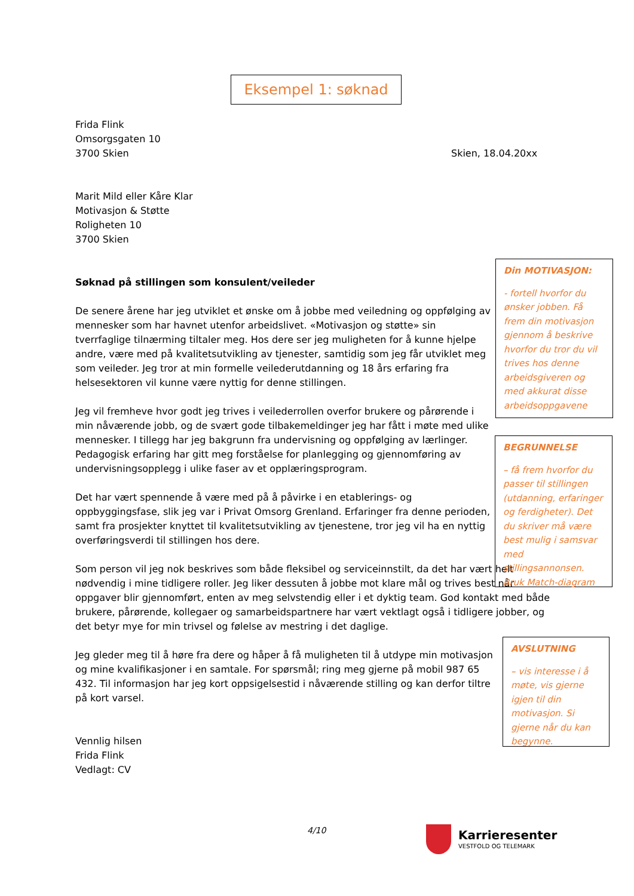Eksempel 1: søknad
Frida Flink
Omsorgsgaten 10
3700 Skien
Marit Mild eller Kåre Klar
Motivasjon & Støtte
Roligheten 10
3700 Skien
Søknad på stillingen som konsulent/veileder
De senere årene har jeg utviklet et ønske om å jobbe med veiledning og oppfølging av mennesker som har havnet utenfor arbeidslivet. «Motivasjon og støtte» sin tverrfaglige tilnærming tiltaler meg. Hos dere ser jeg muligheten for å kunne hjelpe andre, være med på kvalitetsutvikling av tjenester, samtidig som jeg får utviklet meg som veileder. Jeg tror at min formelle veilederutdanning og 18 års erfaring fra helsesektoren vil kunne være nyttig for denne stillingen.
Jeg vil fremheve hvor godt jeg trives i veilederrollen overfor brukere og pårørende i min nåværende jobb, og de svært gode tilbakemeldinger jeg har fått i møte med ulike mennesker. I tillegg har jeg bakgrunn fra undervisning og oppfølging av lærlinger. Pedagogisk erfaring har gitt meg forståelse for planlegging og gjennomføring av undervisningsopplegg i ulike faser av et opplæringsprogram.
Det har vært spennende å være med på å påvirke i en etablerings- og oppbyggingsfase, slik jeg var i Privat Omsorg Grenland. Erfaringer fra denne perioden, samt fra prosjekter knyttet til kvalitetsutvikling av tjenestene, tror jeg vil ha en nyttig overføringsverdi til stillingen hos dere.
Som person vil jeg nok beskrives som både fleksibel og serviceinnstilt, da det har vært helt nødvendig i mine tidligere roller. Jeg liker dessuten å jobbe mot klare mål og trives best når oppgaver blir gjennomført, enten av meg selvstendig eller i et dyktig team. God kontakt med både brukere, pårørende, kollegaer og samarbeidspartnere har vært vektlagt også i tidligere jobber, og det betyr mye for min trivsel og følelse av mestring i det daglige.
Jeg gleder meg til å høre fra dere og håper å få muligheten til å utdype min motivasjon og mine kvalifikasjoner i en samtale. For spørsmål; ring meg gjerne på mobil 987 65 432. Til informasjon har jeg kort oppsigelsestid i nåværende stilling og kan derfor tiltre på kort varsel.
Vennlig hilsen
Frida Flink
Vedlagt: CV
Skien, 18.04.20xx
Din MOTIVASJON:
- fortell hvorfor du ønsker jobben. Få frem din motivasjon gjennom å beskrive hvorfor du tror du vil trives hos denne arbeidsgiveren og med akkurat disse arbeidsoppgavene
BEGRUNNELSE
– få frem hvorfor du passer til stillingen (utdanning, erfaringer og ferdigheter). Det du skriver må være best mulig i samsvar med stillingsannonsen. Bruk Match-diagram
AVSLUTNING
– vis interesse i å møte, vis gjerne igjen til din motivasjon. Si gjerne når du kan begynne.
4/10
Karrieresenter
VESTFOLD OG TELEMARK